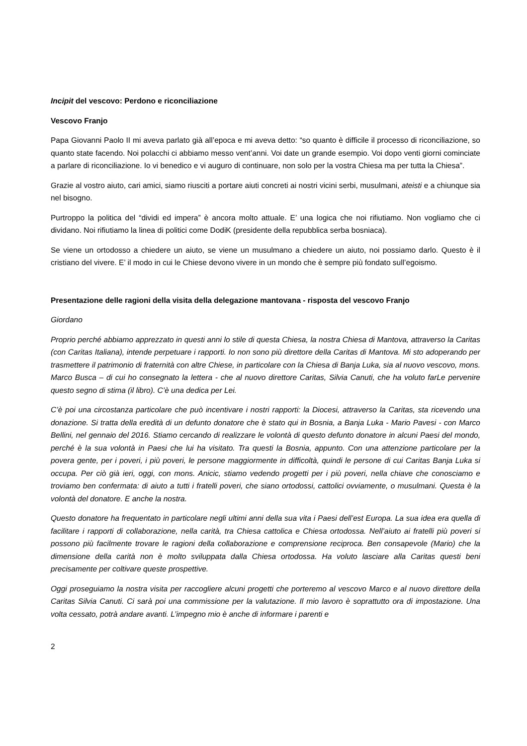Incipit del vescovo: Perdono e riconciliazione
Vescovo Franjo
Papa Giovanni Paolo II mi aveva parlato già all’epoca e mi aveva detto: “so quanto è difficile il processo di riconciliazione, so quanto state facendo. Noi polacchi ci abbiamo messo vent’anni. Voi date un grande esempio. Voi dopo venti giorni cominciate a parlare di riconciliazione. Io vi benedico e vi auguro di continuare, non solo per la vostra Chiesa ma per tutta la Chiesa”.
Grazie al vostro aiuto, cari amici, siamo riusciti a portare aiuti concreti ai nostri vicini serbi, musulmani, ateisti e a chiunque sia nel bisogno.
Purtroppo la politica del “dividi ed impera” è ancora molto attuale. E’ una logica che noi rifiutiamo. Non vogliamo che ci dividano. Noi rifiutiamo la linea di politici come DodiK (presidente della repubblica serba bosniaca).
Se viene un ortodosso a chiedere un aiuto, se viene un musulmano a chiedere un aiuto, noi possiamo darlo. Questo è il cristiano del vivere. E’ il modo in cui le Chiese devono vivere in un mondo che è sempre più fondato sull’egoismo.
Presentazione delle ragioni della visita della delegazione mantovana - risposta del vescovo Franjo
Giordano
Proprio perché abbiamo apprezzato in questi anni lo stile di questa Chiesa, la nostra Chiesa di Mantova, attraverso la Caritas (con Caritas Italiana), intende perpetuare i rapporti. Io non sono più direttore della Caritas di Mantova. Mi sto adoperando per trasmettere il patrimonio di fraternità con altre Chiese, in particolare con la Chiesa di Banja Luka, sia al nuovo vescovo, mons. Marco Busca – di cui ho consegnato la lettera - che al nuovo direttore Caritas, Silvia Canuti, che ha voluto farLe pervenire questo segno di stima (il libro). C’è una dedica per Lei.
C’è poi una circostanza particolare che può incentivare i nostri rapporti: la Diocesi, attraverso la Caritas, sta ricevendo una donazione. Si tratta della eredità di un defunto donatore che è stato qui in Bosnia, a Banja Luka - Mario Pavesi - con Marco Bellini, nel gennaio del 2016. Stiamo cercando di realizzare le volontà di questo defunto donatore in alcuni Paesi del mondo, perché è la sua volontà in Paesi che lui ha visitato. Tra questi la Bosnia, appunto. Con una attenzione particolare per la povera gente, per i poveri, i più poveri, le persone maggiormente in difficoltà, quindi le persone di cui Caritas Banja Luka si occupa. Per ciò già ieri, oggi, con mons. Anicic, stiamo vedendo progetti per i più poveri, nella chiave che conosciamo e troviamo ben confermata: di aiuto a tutti i fratelli poveri, che siano ortodossi, cattolici ovviamente, o musulmani. Questa è la volontà del donatore. E anche la nostra.
Questo donatore ha frequentato in particolare negli ultimi anni della sua vita i Paesi dell’est Europa. La sua idea era quella di facilitare i rapporti di collaborazione, nella carità, tra Chiesa cattolica e Chiesa ortodossa. Nell’aiuto ai fratelli più poveri si possono più facilmente trovare le ragioni della collaborazione e comprensione reciproca. Ben consapevole (Mario) che la dimensione della carità non è molto sviluppata dalla Chiesa ortodossa. Ha voluto lasciare alla Caritas questi beni precisamente per coltivare queste prospettive.
Oggi proseguiamo la nostra visita per raccogliere alcuni progetti che porteremo al vescovo Marco e al nuovo direttore della Caritas Silvia Canuti. Ci sarà poi una commissione per la valutazione. Il mio lavoro è soprattutto ora di impostazione. Una volta cessato, potrà andare avanti. L’impegno mio è anche di informare i parenti e
2